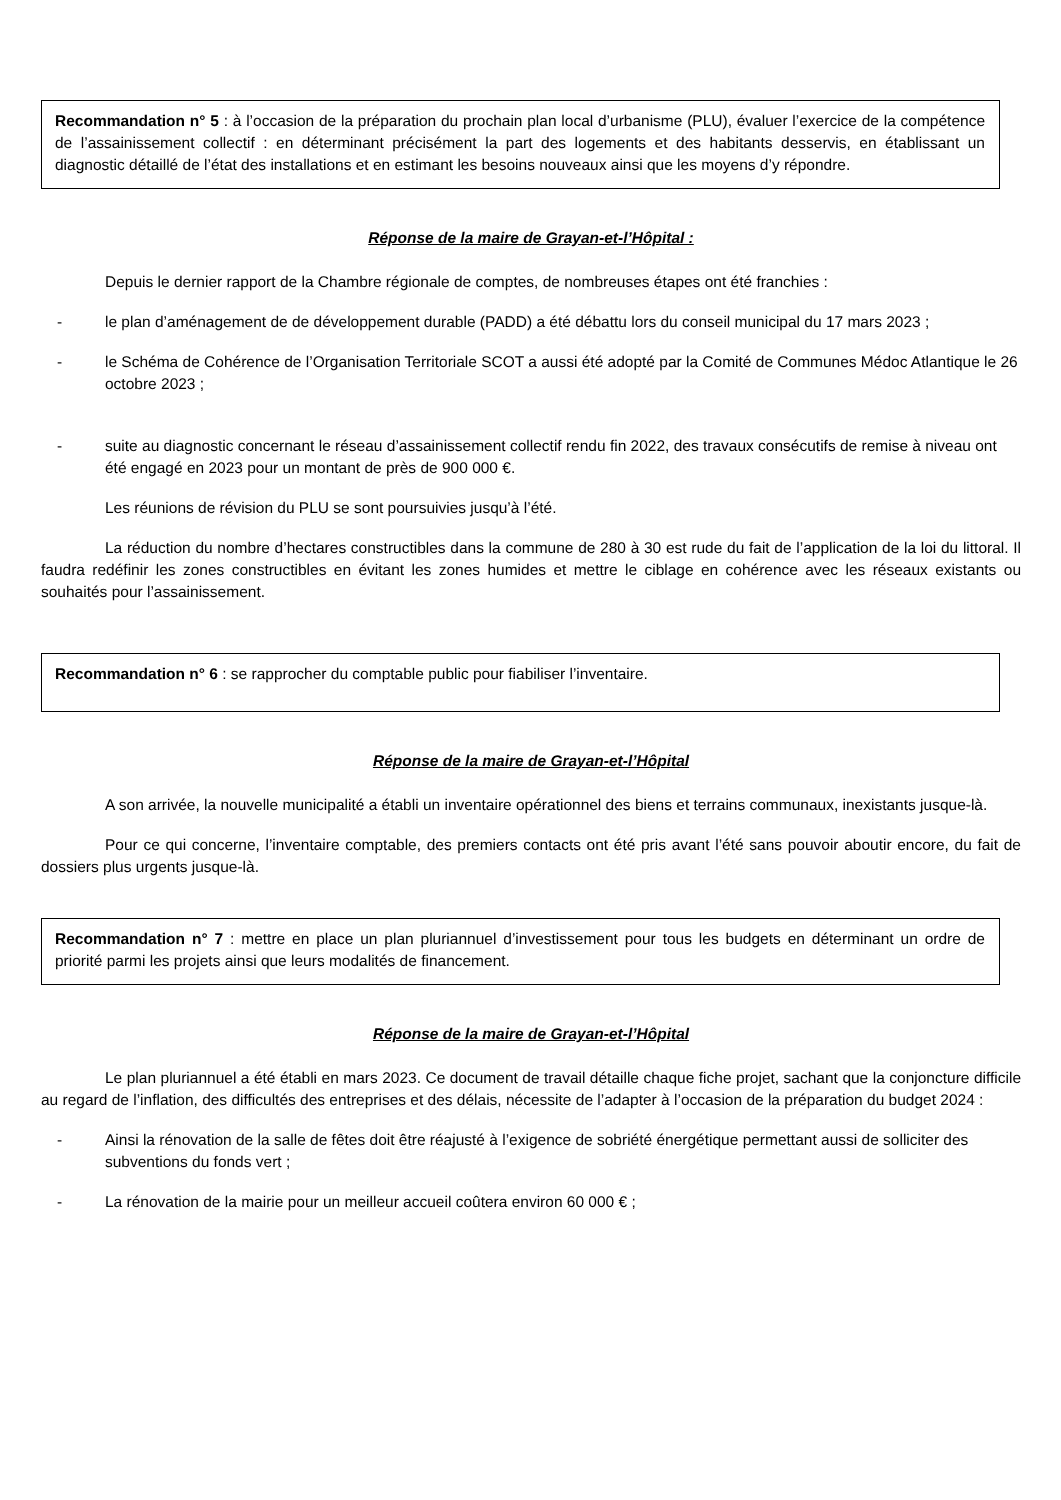Recommandation n° 5 : à l’occasion de la préparation du prochain plan local d’urbanisme (PLU), évaluer l’exercice de la compétence de l’assainissement collectif : en déterminant précisément la part des logements et des habitants desservis, en établissant un diagnostic détaillé de l’état des installations et en estimant les besoins nouveaux ainsi que les moyens d’y répondre.
Réponse de la maire de Grayan-et-l’Hôpital :
Depuis le dernier rapport de la Chambre régionale de comptes, de nombreuses étapes ont été franchies :
- le plan d’aménagement de de développement durable (PADD) a été débattu lors du conseil municipal du 17 mars 2023 ;
- le Schéma de Cohérence de l’Organisation Territoriale SCOT a aussi été adopté par la Comité de Communes Médoc Atlantique le 26 octobre 2023 ;
- suite au diagnostic concernant le réseau d’assainissement collectif rendu fin 2022, des travaux consécutifs de remise à niveau ont été engagé en 2023 pour un montant de près de 900 000 €.
Les réunions de révision du PLU se sont poursuivies jusqu’à l’été.
La réduction du nombre d’hectares constructibles dans la commune de 280 à 30 est rude du fait de l’application de la loi du littoral. Il faudra redéfinir les zones constructibles en évitant les zones humides et mettre le ciblage en cohérence avec les réseaux existants ou souhaités pour l’assainissement.
Recommandation n° 6 : se rapprocher du comptable public pour fiabiliser l’inventaire.
Réponse de la maire de Grayan-et-l’Hôpital
A son arrivée, la nouvelle municipalité a établi un inventaire opérationnel des biens et terrains communaux, inexistants jusque-là.
Pour ce qui concerne, l’inventaire comptable, des premiers contacts ont été pris avant l’été sans pouvoir aboutir encore, du fait de dossiers plus urgents jusque-là.
Recommandation n° 7 : mettre en place un plan pluriannuel d’investissement pour tous les budgets en déterminant un ordre de priorité parmi les projets ainsi que leurs modalités de financement.
Réponse de la maire de Grayan-et-l’Hôpital
Le plan pluriannuel a été établi en mars 2023. Ce document de travail détaille chaque fiche projet, sachant que la conjoncture difficile au regard de l’inflation, des difficultés des entreprises et des délais, nécessite de l’adapter à l’occasion de la préparation du budget 2024 :
- Ainsi la rénovation de la salle de fêtes doit être réajusté à l’exigence de sobriété énergétique permettant aussi de solliciter des subventions du fonds vert ;
- La rénovation de la mairie pour un meilleur accueil coûtera environ 60 000 € ;